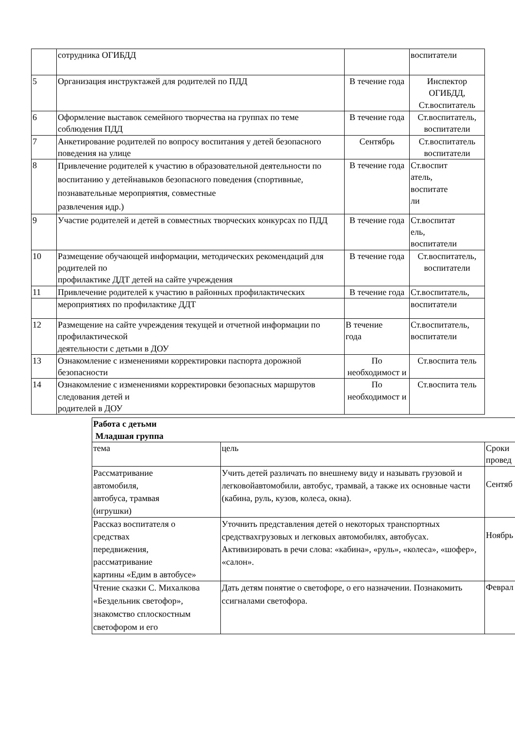| | сотрудника ОГИБДД | | воспитатели |
| 5 | Организация инструктажей для родителей по ПДД | В течение года | Инспектор ОГИБДД, Ст.воспитатель |
| 6 | Оформление выставок семейного творчества на группах по теме соблюдения ПДД | В течение года | Ст.воспитатель, воспитатели |
| 7 | Анкетирование родителей по вопросу воспитания у детей безопасного поведения на улице | Сентябрь | Ст.воспитатель воспитатели |
| 8 | Привлечение родителей к участию в образовательной деятельности по воспитанию у детейнавыков безопасного поведения (спортивные, познавательные мероприятия, совместные развлечения идр.) | В течение года | Ст.воспит атель, воспитате ли |
| 9 | Участие родителей и детей в совместных творческих конкурсах по ПДД | В течение года | Ст.воспитат ель, воспитатели |
| 10 | Размещение обучающей информации, методических рекомендаций для родителей по профилактике ДДТ детей на сайте учреждения | В течение года | Ст.воспитатель, воспитатели |
| 11 | Привлечение родителей к участию в районных профилактических | В течение года | Ст.воспитатель, |
| | мероприятиях по профилактике ДДТ | | воспитатели |
| 12 | Размещение на сайте учреждения текущей и отчетной информации по профилактической деятельности с детьми в ДОУ | В течение года | Ст.воспитатель, воспитатели |
| 13 | Ознакомление с изменениями корректировки паспорта дорожной безопасности | По необходимост и | Ст.воспита тель |
| 14 | Ознакомление с изменениями корректировки безопасных маршрутов следования детей и родителей в ДОУ | По необходимост и | Ст.воспита тель |
| Работа с детьми Младшая группа | | |
| тема | цель | Сроки провед |
| Рассматривание автомобиля, автобуса, трамвая (игрушки) | Учить детей различать по внешнему виду и называть грузовой и легковойавтомобили, автобус, трамвай, а также их основные части (кабина, руль, кузов, колеса, окна). | Сентяб |
| Рассказ воспитателя о средствах передвижения, рассматривание картины «Едим в автобусе» | Уточнить представления детей о некоторых транспортных средствахгрузовых и легковых автомобилях, автобусах. Активизировать в речи слова: «кабина», «руль», «колеса», «шофер», «салон». | Ноябрь |
| Чтение сказки С. Михалкова «Бездельник светофор», знакомство сплоскостным светофором и его | Дать детям понятие о светофоре, о его назначении. Познакомить ссигналами светофора. | Феврал |